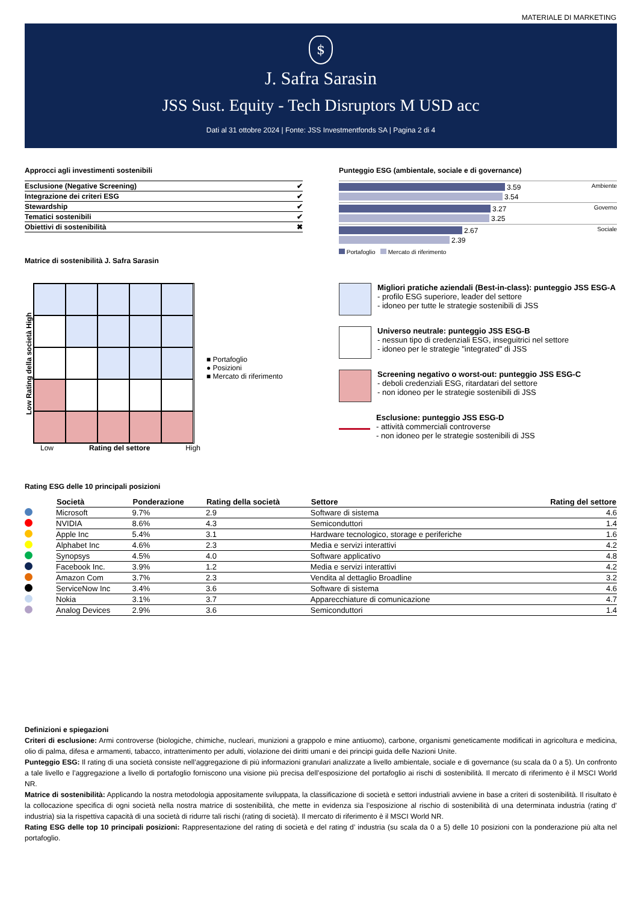MATERIALE DI MARKETING
$
J. Safra Sarasin
JSS Sust. Equity - Tech Disruptors M USD acc
Dati al 31 ottobre 2024 | Fonte: JSS Investmentfonds SA | Pagina 2 di 4
Approcci agli investimenti sostenibili
| Esclusione (Negative Screening) | ✔ |
| Integrazione dei criteri ESG | ✔ |
| Stewardship | ✔ |
| Tematici sostenibili | ✔ |
| Obiettivi di sostenibilità | ✖ |
Matrice di sostenibilità J. Safra Sarasin
Punteggio ESG (ambientale, sociale e di governance)
Ambiente
3.59
3.54
Governo
3.27
3.25
Sociale
2.67
2.39
Portafoglio Mercato di riferimento
Low Rating della società High
Low Rating del settore High
■ Portafoglio
● Posizioni
■ Mercato di riferimento
Migliori pratiche aziendali (Best-in-class): punteggio JSS ESG-A
- profilo ESG superiore, leader del settore
- idoneo per tutte le strategie sostenibili di JSS
Universo neutrale: punteggio JSS ESG-B
- nessun tipo di credenziali ESG, inseguitrici nel settore
- idoneo per le strategie "integrated" di JSS
Screening negativo o worst-out: punteggio JSS ESG-C
- deboli credenziali ESG, ritardatari del settore
- non idoneo per le strategie sostenibili di JSS
Esclusione: punteggio JSS ESG-D
- attività commerciali controverse
- non idoneo per le strategie sostenibili di JSS
Rating ESG delle 10 principali posizioni
| | Società | Ponderazione | Rating della società | Settore | Rating del settore |
| --- | --- | --- | --- | --- | --- |
| | Microsoft | 9.7% | 2.9 | Software di sistema | 4.6 |
| | NVIDIA | 8.6% | 4.3 | Semiconduttori | 1.4 |
| | Apple Inc | 5.4% | 3.1 | Hardware tecnologico, storage e periferiche | 1.6 |
| | Alphabet Inc | 4.6% | 2.3 | Media e servizi interattivi | 4.2 |
| | Synopsys | 4.5% | 4.0 | Software applicativo | 4.8 |
| | Facebook Inc. | 3.9% | 1.2 | Media e servizi interattivi | 4.2 |
| | Amazon Com | 3.7% | 2.3 | Vendita al dettaglio Broadline | 3.2 |
| | ServiceNow Inc | 3.4% | 3.6 | Software di sistema | 4.6 |
| | Nokia | 3.1% | 3.7 | Apparecchiature di comunicazione | 4.7 |
| | Analog Devices | 2.9% | 3.6 | Semiconduttori | 1.4 |
Definizioni e spiegazioni
Criteri di esclusione: Armi controverse (biologiche, chimiche, nucleari, munizioni a grappolo e mine antiuomo), carbone, organismi geneticamente modificati in agricoltura e medicina, olio di palma, difesa e armamenti, tabacco, intrattenimento per adulti, violazione dei diritti umani e dei principi guida delle Nazioni Unite.
Punteggio ESG: Il rating di una società consiste nell’aggregazione di più informazioni granulari analizzate a livello ambientale, sociale e di governance (su scala da 0 a 5). Un confronto a tale livello e l’aggregazione a livello di portafoglio forniscono una visione più precisa dell’esposizione del portafoglio ai rischi di sostenibilità. Il mercato di riferimento è il MSCI World NR.
Matrice di sostenibilità: Applicando la nostra metodologia appositamente sviluppata, la classificazione di società e settori industriali avviene in base a criteri di sostenibilità. Il risultato è la collocazione specifica di ogni società nella nostra matrice di sostenibilità, che mette in evidenza sia l’esposizione al rischio di sostenibilità di una determinata industria (rating d’ industria) sia la rispettiva capacità di una società di ridurre tali rischi (rating di società). Il mercato di riferimento è il MSCI World NR.
Rating ESG delle top 10 principali posizioni: Rappresentazione del rating di società e del rating d’ industria (su scala da 0 a 5) delle 10 posizioni con la ponderazione più alta nel portafoglio.